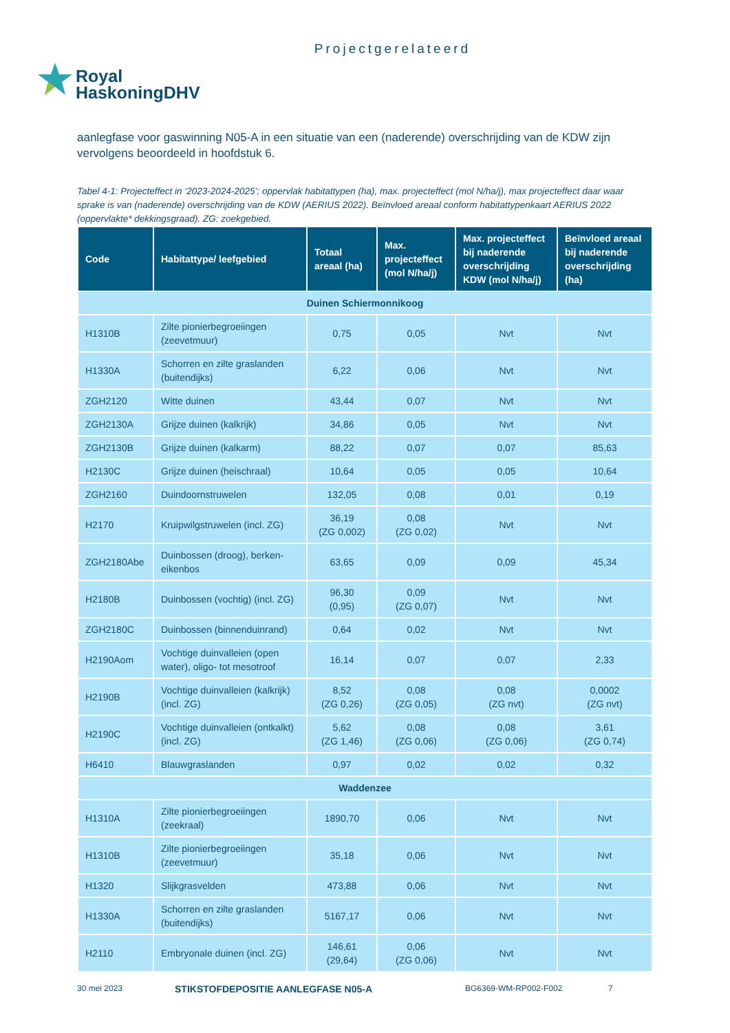Projectgerelateerd
Royal
HaskoningDHV
aanlegfase voor gaswinning N05-A in een situatie van een (naderende) overschrijding van de KDW zijn vervolgens beoordeeld in hoofdstuk 6.
Tabel 4-1: Projecteffect in ‘2023-2024-2025’; oppervlak habitattypen (ha), max. projecteffect (mol N/ha/j), max projecteffect daar waar sprake is van (naderende) overschrijding van de KDW (AERIUS 2022). Beïnvloed areaal conform habitattypenkaart AERIUS 2022 (oppervlakte* dekkingsgraad). ZG: zoekgebied.
| Code | Habitattype/ leefgebied | Totaal areaal (ha) | Max. projecteffect (mol N/ha/j) | Max. projecteffect bij naderende overschrijding KDW (mol N/ha/j) | Beïnvloed areaal bij naderende overschrijding (ha) |
| --- | --- | --- | --- | --- | --- |
| Duinen Schiermonnikoog | | | | | |
| H1310B | Zilte pionierbegroeiingen (zeevetmuur) | 0,75 | 0,05 | Nvt | Nvt |
| H1330A | Schorren en zilte graslanden (buitendijks) | 6,22 | 0,06 | Nvt | Nvt |
| ZGH2120 | Witte duinen | 43,44 | 0,07 | Nvt | Nvt |
| ZGH2130A | Grijze duinen (kalkrijk) | 34,86 | 0,05 | Nvt | Nvt |
| ZGH2130B | Grijze duinen (kalkarm) | 88,22 | 0,07 | 0,07 | 85,63 |
| H2130C | Grijze duinen (heischraal) | 10,64 | 0,05 | 0,05 | 10,64 |
| ZGH2160 | Duindoornstruwelen | 132,05 | 0,08 | 0,01 | 0,19 |
| H2170 | Kruipwilgstruwelen (incl. ZG) | 36,19 (ZG 0,002) | 0,08 (ZG 0,02) | Nvt | Nvt |
| ZGH2180Abe | Duinbossen (droog), berken-eikenbos | 63,65 | 0,09 | 0,09 | 45,34 |
| H2180B | Duinbossen (vochtig) (incl. ZG) | 96,30 (0,95) | 0,09 (ZG 0,07) | Nvt | Nvt |
| ZGH2180C | Duinbossen (binnenduinrand) | 0,64 | 0,02 | Nvt | Nvt |
| H2190Aom | Vochtige duinvalleien (open water), oligo- tot mesotroof | 16,14 | 0,07 | 0,07 | 2,33 |
| H2190B | Vochtige duinvalleien (kalkrijk) (incl. ZG) | 8,52 (ZG 0,26) | 0,08 (ZG 0,05) | 0,08 (ZG nvt) | 0,0002 (ZG nvt) |
| H2190C | Vochtige duinvalleien (ontkalkt) (incl. ZG) | 5,62 (ZG 1,46) | 0,08 (ZG 0,06) | 0,08 (ZG 0,06) | 3,61 (ZG 0,74) |
| H6410 | Blauwgraslanden | 0,97 | 0,02 | 0,02 | 0,32 |
| Waddenzee | | | | | |
| H1310A | Zilte pionierbegroeiingen (zeekraal) | 1890,70 | 0,06 | Nvt | Nvt |
| H1310B | Zilte pionierbegroeiingen (zeevetmuur) | 35,18 | 0,06 | Nvt | Nvt |
| H1320 | Slijkgrasvelden | 473,88 | 0,06 | Nvt | Nvt |
| H1330A | Schorren en zilte graslanden (buitendijks) | 5167,17 | 0,06 | Nvt | Nvt |
| H2110 | Embryonale duinen (incl. ZG) | 146,61 (29,64) | 0,06 (ZG 0,06) | Nvt | Nvt |
30 mei 2023 STIKSTOFDEPOSITIE AANLEGFASE N05-A BG6369-WM-RP002-F002 7